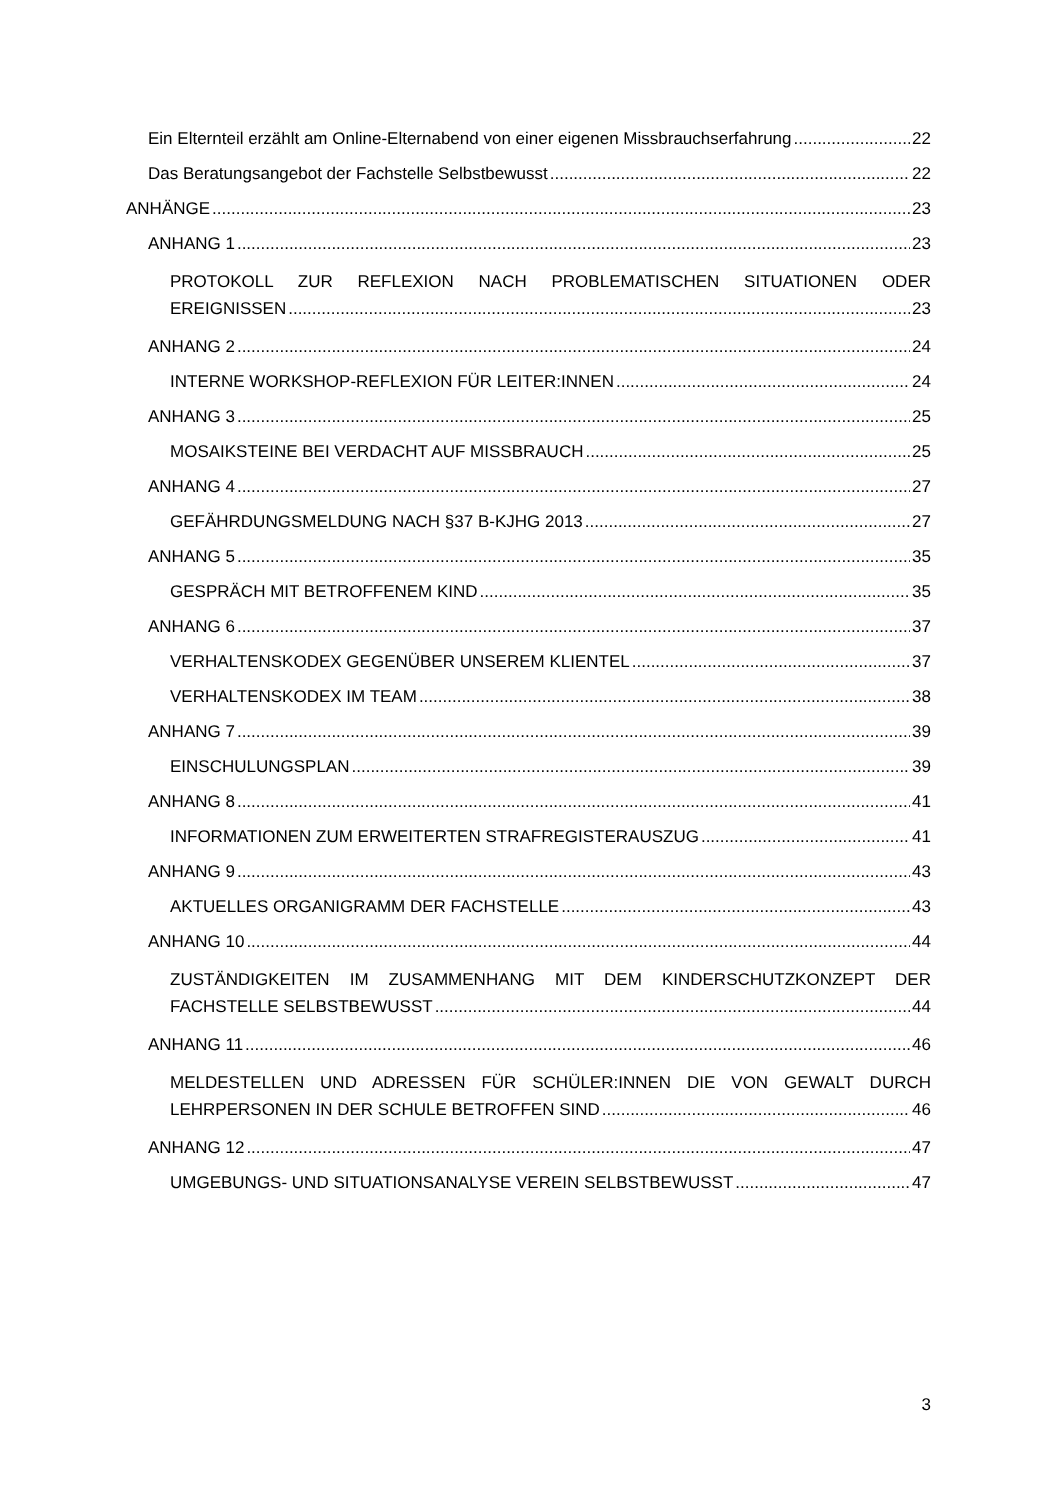Ein Elternteil erzählt am Online-Elternabend von einer eigenen Missbrauchserfahrung 22
Das Beratungsangebot der Fachstelle Selbstbewusst 22
ANHÄNGE 23
ANHANG 1 23
PROTOKOLL ZUR REFLEXION NACH PROBLEMATISCHEN SITUATIONEN ODER
EREIGNISSEN 23
ANHANG 2 24
INTERNE WORKSHOP-REFLEXION FÜR LEITER:INNEN 24
ANHANG 3 25
MOSAIKSTEINE BEI VERDACHT AUF MISSBRAUCH 25
ANHANG 4 27
GEFÄHRDUNGSMELDUNG NACH §37 B-KJHG 2013 27
ANHANG 5 35
GESPRÄCH MIT BETROFFENEM KIND 35
ANHANG 6 37
VERHALTENSKODEX GEGENÜBER UNSEREM KLIENTEL 37
VERHALTENSKODEX IM TEAM 38
ANHANG 7 39
EINSCHULUNGSPLAN 39
ANHANG 8 41
INFORMATIONEN ZUM ERWEITERTEN STRAFREGISTERAUSZUG 41
ANHANG 9 43
AKTUELLES ORGANIGRAMM DER FACHSTELLE 43
ANHANG 10 44
ZUSTÄNDIGKEITEN IM ZUSAMMENHANG MIT DEM KINDERSCHUTZKONZEPT DER
FACHSTELLE SELBSTBEWUSST 44
ANHANG 11 46
MELDESTELLEN UND ADRESSEN FÜR SCHÜLER:INNEN DIE VON GEWALT DURCH
LEHRPERSONEN IN DER SCHULE BETROFFEN SIND 46
ANHANG 12 47
UMGEBUNGS- UND SITUATIONSANALYSE VEREIN SELBSTBEWUSST 47
3